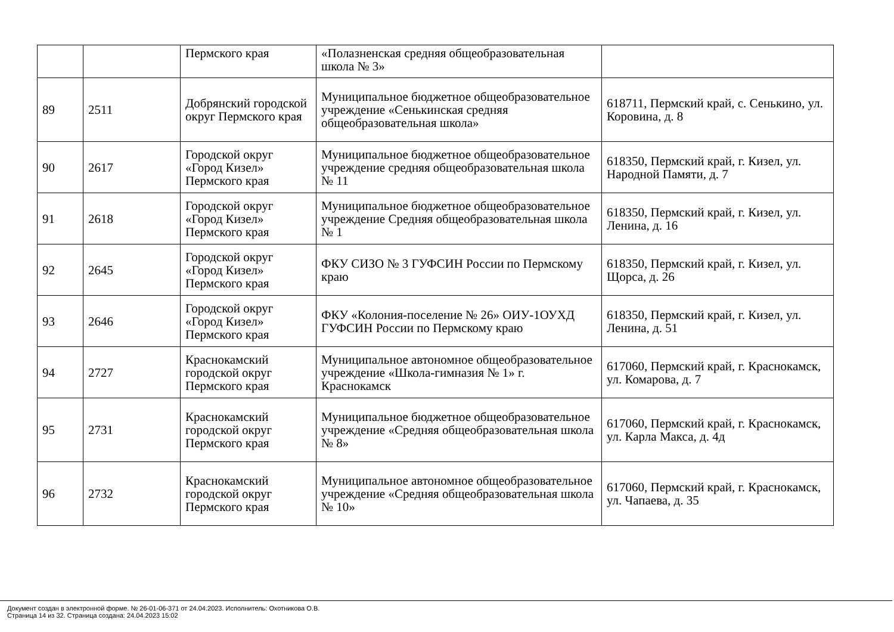| | | Пермского края | «Полазненская средняя общеобразовательная школа № 3» | |
| 89 | 2511 | Добрянский городской округ Пермского края | Муниципальное бюджетное общеобразовательное учреждение «Сенькинская средняя общеобразовательная школа» | 618711, Пермский край, с. Сенькино, ул. Коровина, д. 8 |
| 90 | 2617 | Городской округ «Город Кизел» Пермского края | Муниципальное бюджетное общеобразовательное учреждение средняя общеобразовательная школа № 11 | 618350, Пермский край, г. Кизел, ул. Народной Памяти, д. 7 |
| 91 | 2618 | Городской округ «Город Кизел» Пермского края | Муниципальное бюджетное общеобразовательное учреждение Средняя общеобразовательная школа № 1 | 618350, Пермский край, г. Кизел, ул. Ленина, д. 16 |
| 92 | 2645 | Городской округ «Город Кизел» Пермского края | ФКУ СИЗО № 3 ГУФСИН России по Пермскому краю | 618350, Пермский край, г. Кизел, ул. Щорса, д. 26 |
| 93 | 2646 | Городской округ «Город Кизел» Пермского края | ФКУ «Колония-поселение № 26» ОИУ-1ОУХД ГУФСИН России по Пермскому краю | 618350, Пермский край, г. Кизел, ул. Ленина, д. 51 |
| 94 | 2727 | Краснокамский городской округ Пермского края | Муниципальное автономное общеобразовательное учреждение «Школа-гимназия № 1» г. Краснокамск | 617060, Пермский край, г. Краснокамск, ул. Комарова, д. 7 |
| 95 | 2731 | Краснокамский городской округ Пермского края | Муниципальное бюджетное общеобразовательное учреждение «Средняя общеобразовательная школа № 8» | 617060, Пермский край, г. Краснокамск, ул. Карла Макса, д. 4д |
| 96 | 2732 | Краснокамский городской округ Пермского края | Муниципальное автономное общеобразовательное учреждение «Средняя общеобразовательная школа № 10» | 617060, Пермский край, г. Краснокамск, ул. Чапаева, д. 35 |
Документ создан в электронной форме. № 26-01-06-371 от 24.04.2023. Исполнитель: Охотникова О.В.
Страница 14 из 32. Страница создана: 24.04.2023 15:02